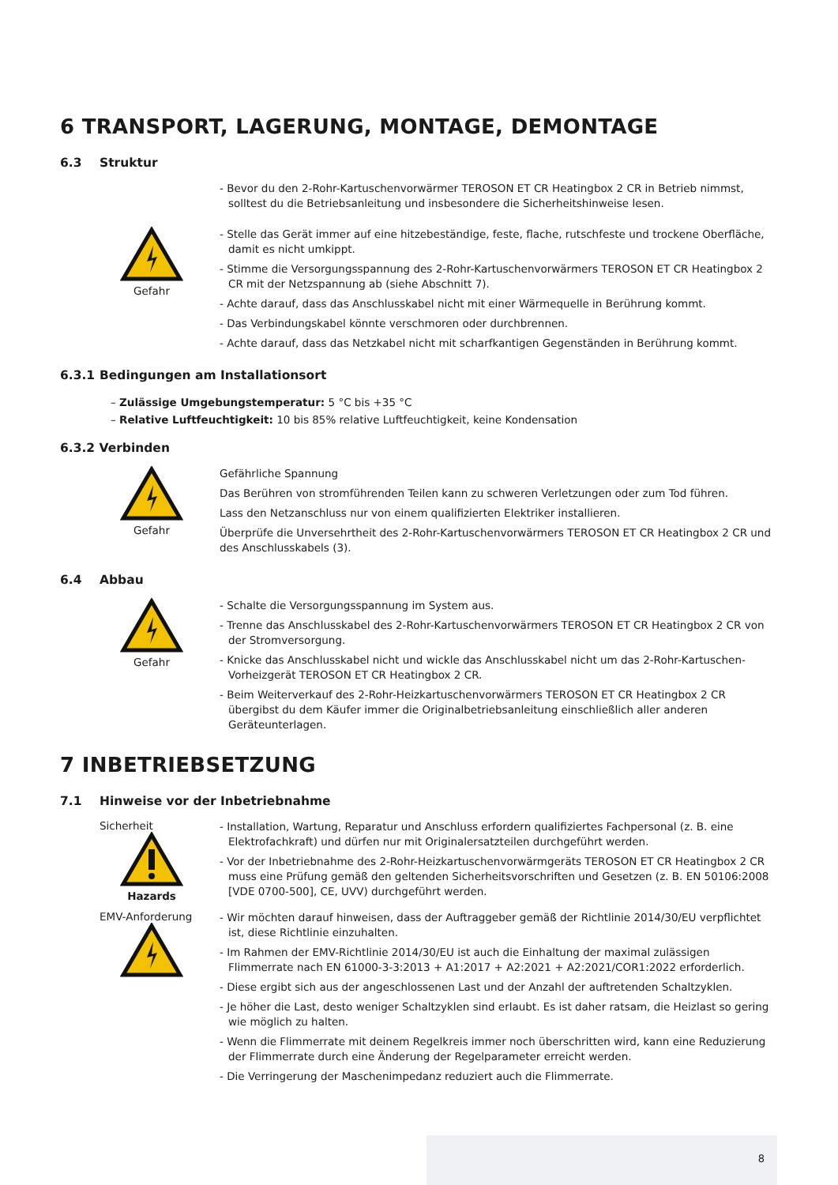6 TRANSPORT, LAGERUNG, MONTAGE, DEMONTAGE
6.3 Struktur
- Bevor du den 2-Rohr-Kartuschenvorwärmer TEROSON ET CR Heatingbox 2 CR in Betrieb nimmst, solltest du die Betriebsanleitung und insbesondere die Sicherheitshinweise lesen.
Gefahr
- Stelle das Gerät immer auf eine hitzebeständige, feste, flache, rutschfeste und trockene Oberfläche, damit es nicht umkippt.
- Stimme die Versorgungsspannung des 2-Rohr-Kartuschenvorwärmers TEROSON ET CR Heatingbox 2 CR mit der Netzspannung ab (siehe Abschnitt 7).
- Achte darauf, dass das Anschlusskabel nicht mit einer Wärmequelle in Berührung kommt.
- Das Verbindungskabel könnte verschmoren oder durchbrennen.
- Achte darauf, dass das Netzkabel nicht mit scharfkantigen Gegenständen in Berührung kommt.
6.3.1 Bedingungen am Installationsort
– Zulässige Umgebungstemperatur: 5 °C bis +35 °C
– Relative Luftfeuchtigkeit: 10 bis 85% relative Luftfeuchtigkeit, keine Kondensation
6.3.2 Verbinden
Gefahr
Gefährliche Spannung
Das Berühren von stromführenden Teilen kann zu schweren Verletzungen oder zum Tod führen.
Lass den Netzanschluss nur von einem qualifizierten Elektriker installieren.
Überprüfe die Unversehrtheit des 2-Rohr-Kartuschenvorwärmers TEROSON ET CR Heatingbox 2 CR und des Anschlusskabels (3).
6.4 Abbau
Gefahr
- Schalte die Versorgungsspannung im System aus.
- Trenne das Anschlusskabel des 2-Rohr-Kartuschenvorwärmers TEROSON ET CR Heatingbox 2 CR von der Stromversorgung.
- Knicke das Anschlusskabel nicht und wickle das Anschlusskabel nicht um das 2-Rohr-Kartuschen-Vorheizgerät TEROSON ET CR Heatingbox 2 CR.
- Beim Weiterverkauf des 2-Rohr-Heizkartuschenvorwärmers TEROSON ET CR Heatingbox 2 CR übergibst du dem Käufer immer die Originalbetriebsanleitung einschließlich aller anderen Geräteunterlagen.
7 INBETRIEBSETZUNG
7.1 Hinweise vor der Inbetriebnahme
Sicherheit
Hazards
- Installation, Wartung, Reparatur und Anschluss erfordern qualifiziertes Fachpersonal (z. B. eine Elektrofachkraft) und dürfen nur mit Originalersatzteilen durchgeführt werden.
- Vor der Inbetriebnahme des 2-Rohr-Heizkartuschenvorwärmgeräts TEROSON ET CR Heatingbox 2 CR muss eine Prüfung gemäß den geltenden Sicherheitsvorschriften und Gesetzen (z. B. EN 50106:2008 [VDE 0700-500], CE, UVV) durchgeführt werden.
EMV-Anforderung
- Wir möchten darauf hinweisen, dass der Auftraggeber gemäß der Richtlinie 2014/30/EU verpflichtet ist, diese Richtlinie einzuhalten.
- Im Rahmen der EMV-Richtlinie 2014/30/EU ist auch die Einhaltung der maximal zulässigen Flimmerrate nach EN 61000-3-3:2013 + A1:2017 + A2:2021 + A2:2021/COR1:2022 erforderlich.
- Diese ergibt sich aus der angeschlossenen Last und der Anzahl der auftretenden Schaltzyklen.
- Je höher die Last, desto weniger Schaltzyklen sind erlaubt. Es ist daher ratsam, die Heizlast so gering wie möglich zu halten.
- Wenn die Flimmerrate mit deinem Regelkreis immer noch überschritten wird, kann eine Reduzierung der Flimmerrate durch eine Änderung der Regelparameter erreicht werden.
- Die Verringerung der Maschenimpedanz reduziert auch die Flimmerrate.
8